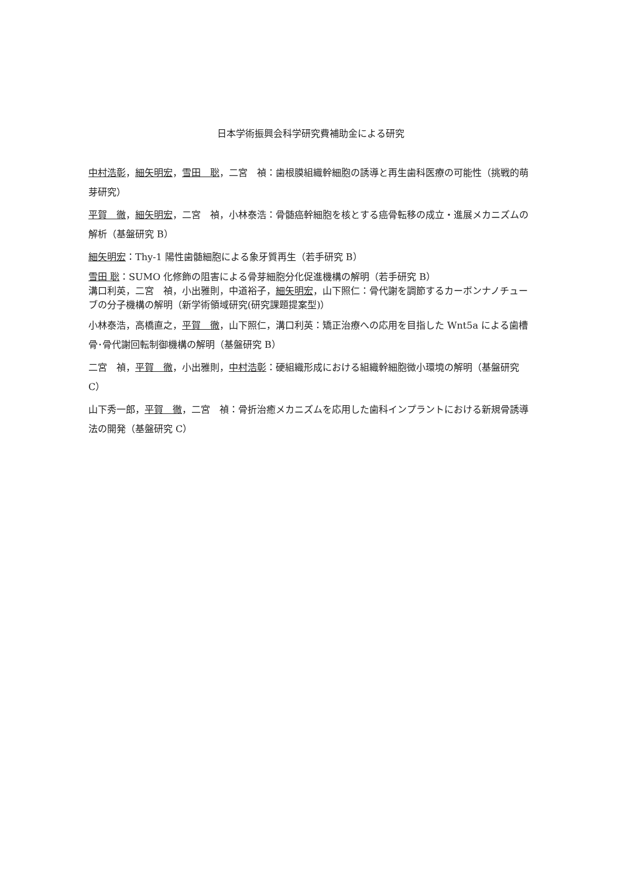日本学術振興会科学研究費補助金による研究
中村浩彰，細矢明宏，雪田　聡，二宮　禎：歯根膜組織幹細胞の誘導と再生歯科医療の可能性（挑戦的萌芽研究）
平賀　徹，細矢明宏，二宮　禎，小林泰浩：骨髄癌幹細胞を核とする癌骨転移の成立・進展メカニズムの解析（基盤研究 B）
細矢明宏：Thy-1 陽性歯髄細胞による象牙質再生（若手研究 B）
雪田 聡：SUMO 化修飾の阻害による骨芽細胞分化促進機構の解明（若手研究 B）
溝口利英，二宮　禎，小出雅則，中道裕子，細矢明宏，山下照仁：骨代謝を調節するカーボンナノチューブの分子機構の解明（新学術領域研究(研究課題提案型)）
小林泰浩，高橋直之，平賀　徹，山下照仁，溝口利英：矯正治療への応用を目指した Wnt5a による歯槽骨･骨代謝回転制御機構の解明（基盤研究 B）
二宮　禎，平賀　徹，小出雅則，中村浩彰：硬組織形成における組織幹細胞微小環境の解明（基盤研究 C）
山下秀一郎，平賀　徹，二宮　禎：骨折治癒メカニズムを応用した歯科インプラントにおける新規骨誘導法の開発（基盤研究 C）